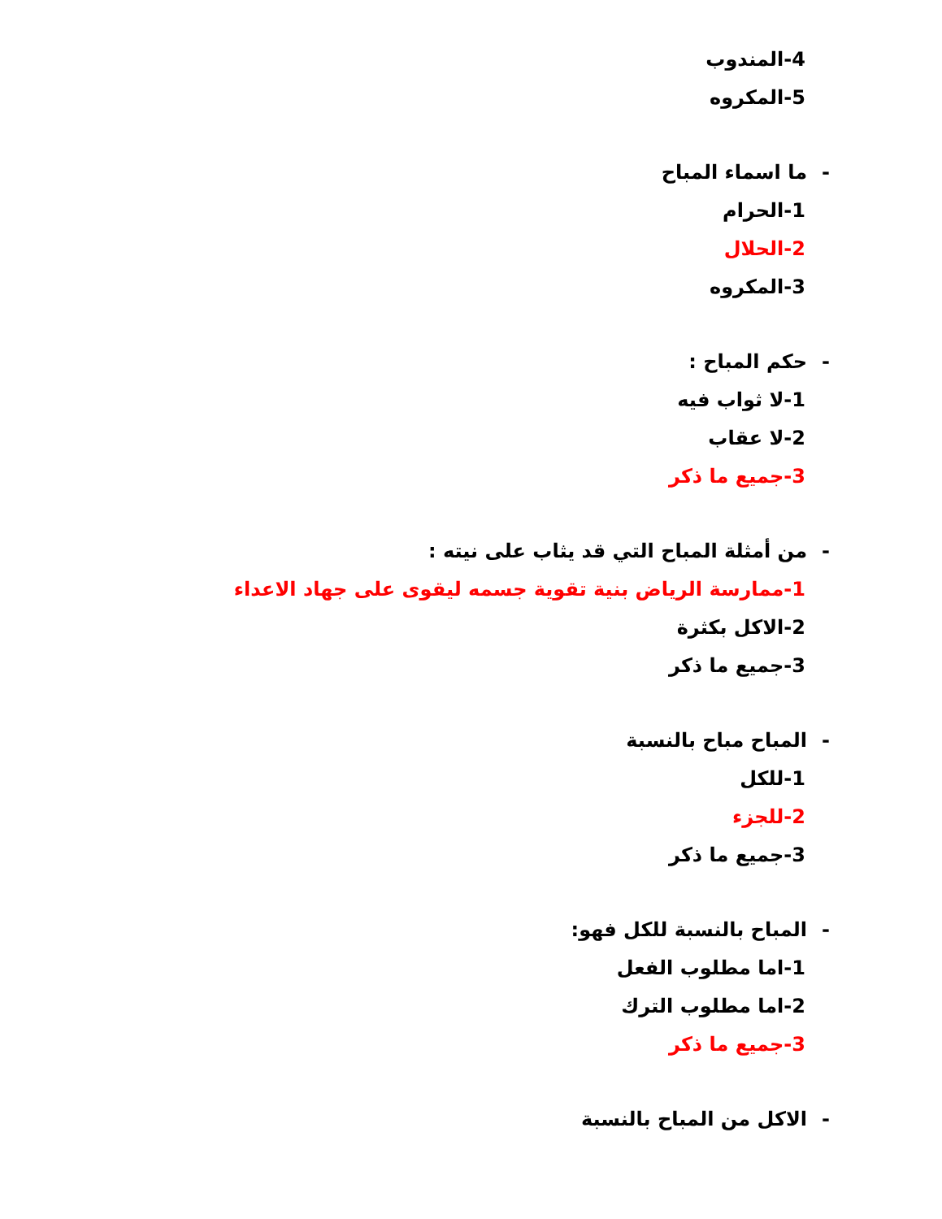4-المندوب
5-المكروه
-ما اسماء المباح
1-الحرام
2-الحلال
3-المكروه
-حكم المباح :
1-لا ثواب فيه
2-لا عقاب
3-جميع ما ذكر
-من أمثلة المباح التي قد يثاب على نيته :
1-ممارسة الرياض بنية تقوية جسمه ليقوى على جهاد الاعداء
2-الاكل بكثرة
3-جميع ما ذكر
-المباح مباح بالنسبة
1-للكل
2-للجزء
3-جميع ما ذكر
-المباح بالنسبة للكل فهو:
1-اما مطلوب الفعل
2-اما مطلوب الترك
3-جميع ما ذكر
-الاكل من المباح بالنسبة